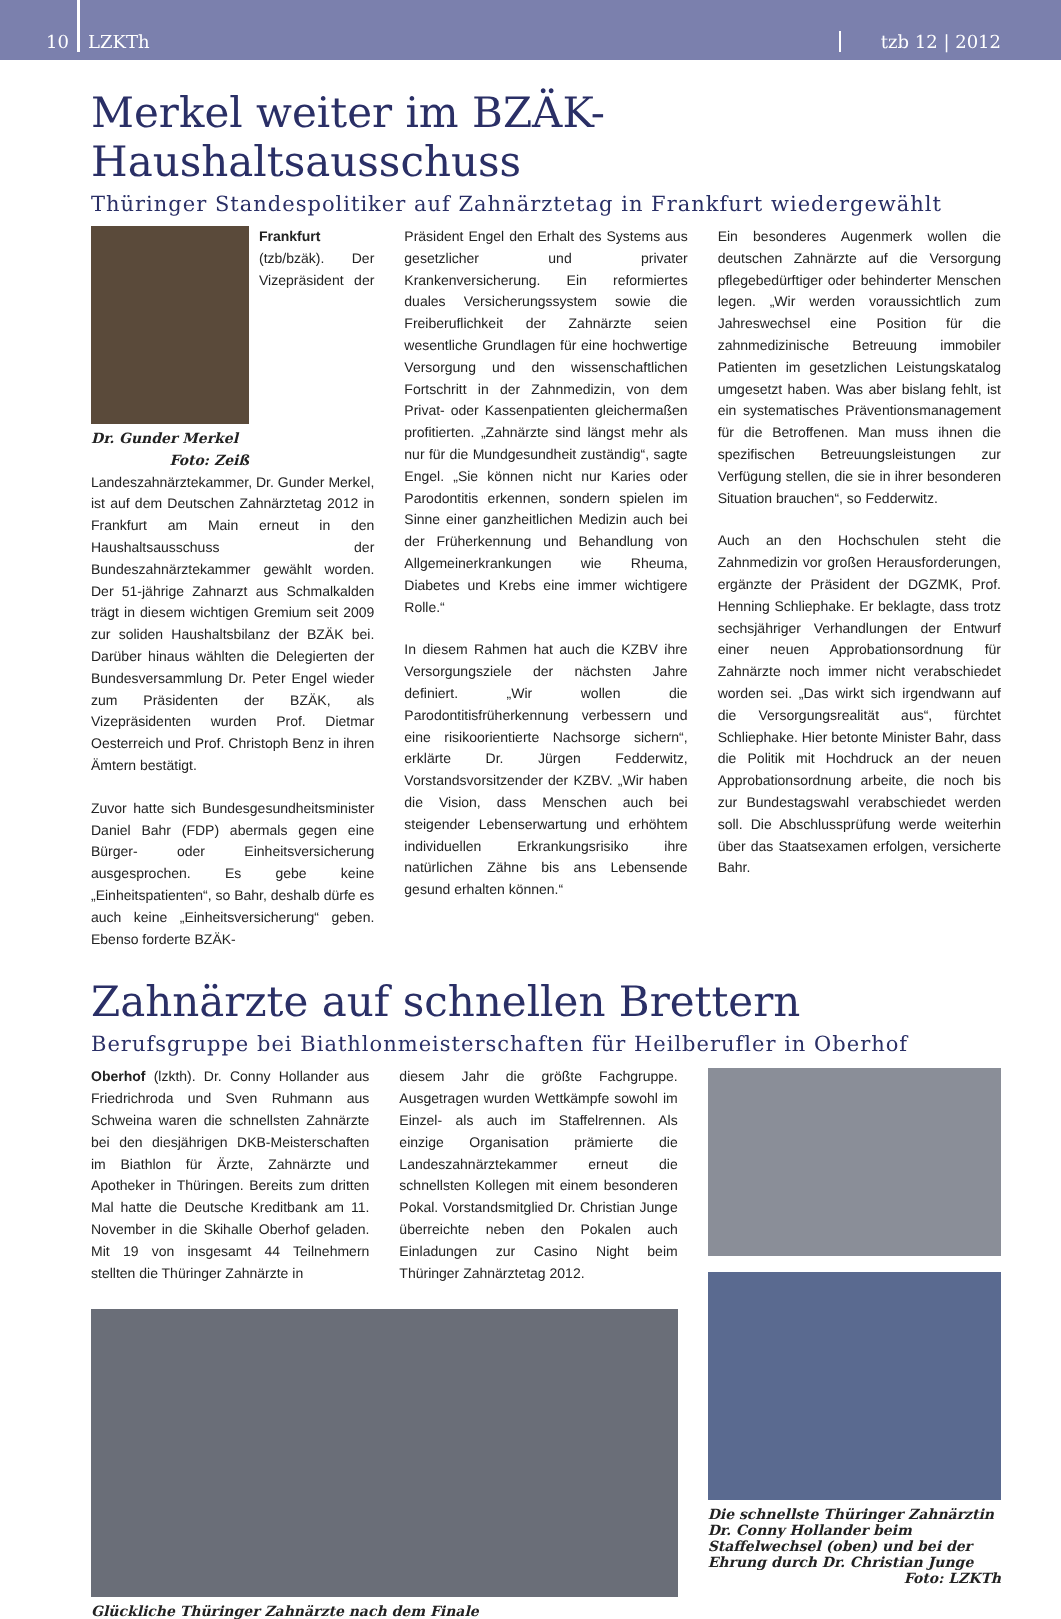10
LZKTh
tzb 12 | 2012
Merkel weiter im BZÄK-Haushaltsausschuss
Thüringer Standespolitiker auf Zahnärztetag in Frankfurt wiedergewählt
Dr. Gunder Merkel
Foto: Zeiß
Frankfurt (tzb/bzäk). Der Vizepräsident der Landeszahnärztekammer, Dr. Gunder Merkel, ist auf dem Deutschen Zahnärztetag 2012 in Frankfurt am Main erneut in den Haushaltsausschuss der Bundeszahnärztekammer gewählt worden. Der 51-jährige Zahnarzt aus Schmalkalden trägt in diesem wichtigen Gremium seit 2009 zur soliden Haushaltsbilanz der BZÄK bei. Darüber hinaus wählten die Delegierten der Bundesversammlung Dr. Peter Engel wieder zum Präsidenten der BZÄK, als Vizepräsidenten wurden Prof. Dietmar Oesterreich und Prof. Christoph Benz in ihren Ämtern bestätigt.
Zuvor hatte sich Bundesgesundheitsminister Daniel Bahr (FDP) abermals gegen eine Bürger- oder Einheitsversicherung ausgesprochen. Es gebe keine „Einheitspatienten“, so Bahr, deshalb dürfe es auch keine „Einheitsversicherung“ geben. Ebenso forderte BZÄK-
Präsident Engel den Erhalt des Systems aus gesetzlicher und privater Krankenversicherung. Ein reformiertes duales Versicherungssystem sowie die Freiberuflichkeit der Zahnärzte seien wesentliche Grundlagen für eine hochwertige Versorgung und den wissenschaftlichen Fortschritt in der Zahnmedizin, von dem Privat- oder Kassenpatienten gleichermaßen profitierten. „Zahnärzte sind längst mehr als nur für die Mundgesundheit zuständig“, sagte Engel. „Sie können nicht nur Karies oder Parodontitis erkennen, sondern spielen im Sinne einer ganzheitlichen Medizin auch bei der Früherkennung und Behandlung von Allgemeinerkrankungen wie Rheuma, Diabetes und Krebs eine immer wichtigere Rolle.“
In diesem Rahmen hat auch die KZBV ihre Versorgungsziele der nächsten Jahre definiert. „Wir wollen die Parodontitisfrüherkennung verbessern und eine risikoorientierte Nachsorge sichern“, erklärte Dr. Jürgen Fedderwitz, Vorstandsvorsitzender der KZBV. „Wir haben die Vision, dass Menschen auch bei steigender Lebenserwartung und erhöhtem individuellen Erkrankungsrisiko ihre natürlichen Zähne bis ans Lebensende gesund erhalten können.“
Ein besonderes Augenmerk wollen die deutschen Zahnärzte auf die Versorgung pflegebedürftiger oder behinderter Menschen legen. „Wir werden voraussichtlich zum Jahreswechsel eine Position für die zahnmedizinische Betreuung immobiler Patienten im gesetzlichen Leistungskatalog umgesetzt haben. Was aber bislang fehlt, ist ein systematisches Präventionsmanagement für die Betroffenen. Man muss ihnen die spezifischen Betreuungsleistungen zur Verfügung stellen, die sie in ihrer besonderen Situation brauchen“, so Fedderwitz.
Auch an den Hochschulen steht die Zahnmedizin vor großen Herausforderungen, ergänzte der Präsident der DGZMK, Prof. Henning Schliephake. Er beklagte, dass trotz sechsjähriger Verhandlungen der Entwurf einer neuen Approbationsordnung für Zahnärzte noch immer nicht verabschiedet worden sei. „Das wirkt sich irgendwann auf die Versorgungsrealität aus“, fürchtet Schliephake. Hier betonte Minister Bahr, dass die Politik mit Hochdruck an der neuen Approbationsordnung arbeite, die noch bis zur Bundestagswahl verabschiedet werden soll. Die Abschlussprüfung werde weiterhin über das Staatsexamen erfolgen, versicherte Bahr.
Zahnärzte auf schnellen Brettern
Berufsgruppe bei Biathlonmeisterschaften für Heilberufler in Oberhof
Oberhof (lzkth). Dr. Conny Hollander aus Friedrichroda und Sven Ruhmann aus Schweina waren die schnellsten Zahnärzte bei den diesjährigen DKB-Meisterschaften im Biathlon für Ärzte, Zahnärzte und Apotheker in Thüringen. Bereits zum dritten Mal hatte die Deutsche Kreditbank am 11. November in die Skihalle Oberhof geladen. Mit 19 von insgesamt 44 Teilnehmern stellten die Thüringer Zahnärzte in
diesem Jahr die größte Fachgruppe. Ausgetragen wurden Wettkämpfe sowohl im Einzel- als auch im Staffelrennen. Als einzige Organisation prämierte die Landeszahnärztekammer erneut die schnellsten Kollegen mit einem besonderen Pokal. Vorstandsmitglied Dr. Christian Junge überreichte neben den Pokalen auch Einladungen zur Casino Night beim Thüringer Zahnärztetag 2012.
Glückliche Thüringer Zahnärzte nach dem Finale
Die schnellste Thüringer Zahnärztin Dr. Conny Hollander beim Staffelwechsel (oben) und bei der Ehrung durch Dr. Christian Junge Foto: LZKTh